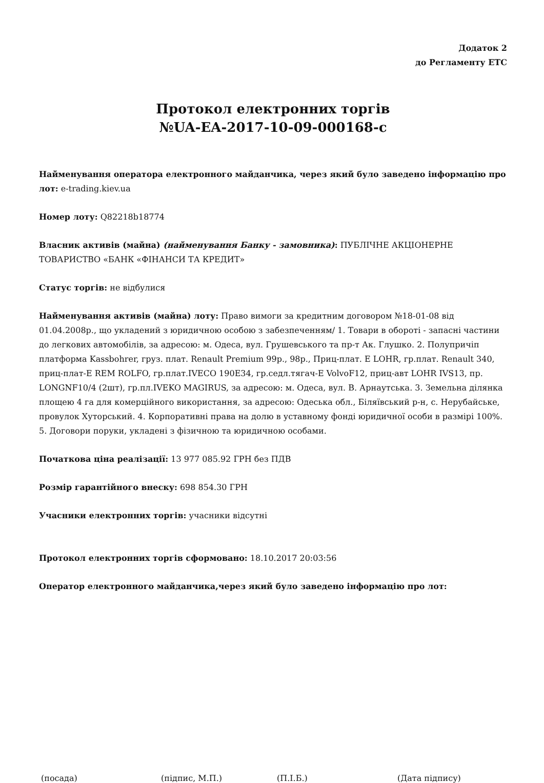Додаток 2
до Регламенту ЕТС
Протокол електронних торгів
№UA-EA-2017-10-09-000168-c
Найменування оператора електронного майданчика, через який було заведено інформацію про лот: e-trading.kiev.ua
Номер лоту: Q82218b18774
Власник активів (майна) (найменування Банку - замовника): ПУБЛІЧНЕ АКЦІОНЕРНЕ ТОВАРИСТВО «БАНК «ФІНАНСИ ТА КРЕДИТ»
Статус торгів: не відбулися
Найменування активів (майна) лоту: Право вимоги за кредитним договором №18-01-08 від 01.04.2008р., що укладений з юридичною особою з забезпеченням/ 1. Товари в обороті - запасні частини до легкових автомобілів, за адресою: м. Одеса, вул. Грушевського та пр-т Ак. Глушко. 2. Полупричіп платформа Kassbohrer, груз. плат. Renault Premium 99р., 98р., Приц-плат. E LOHR, гр.плат. Renault 340, приц-плат-E REM ROLFO, гр.плат.IVECO 190E34, гр.седл.тягач-E VolvoF12, приц-авт LOHR IVS13, пр. LONGNF10/4 (2шт), гр.пл.IVEKO MAGIRUS, за адресою: м. Одеса, вул. В. Арнаутська. 3. Земельна ділянка площею 4 га для комерційного використання, за адресою: Одеська обл., Біляївський р-н, с. Нерубайське, провулок Хуторський. 4. Корпоративні права на долю в уставному фонді юридичної особи в размірі 100%. 5. Договори поруки, укладені з фізичною та юридичною особами.
Початкова ціна реалізації: 13 977 085.92 ГРН без ПДВ
Розмір гарантійного внеску: 698 854.30 ГРН
Учасники електронних торгів: учасники відсутні
Протокол електронних торгів сформовано: 18.10.2017 20:03:56
Оператор електронного майданчика,через який було заведено інформацію про лот:
(посада) (підпис, М.П.) (П.І.Б.) (Дата підпису)